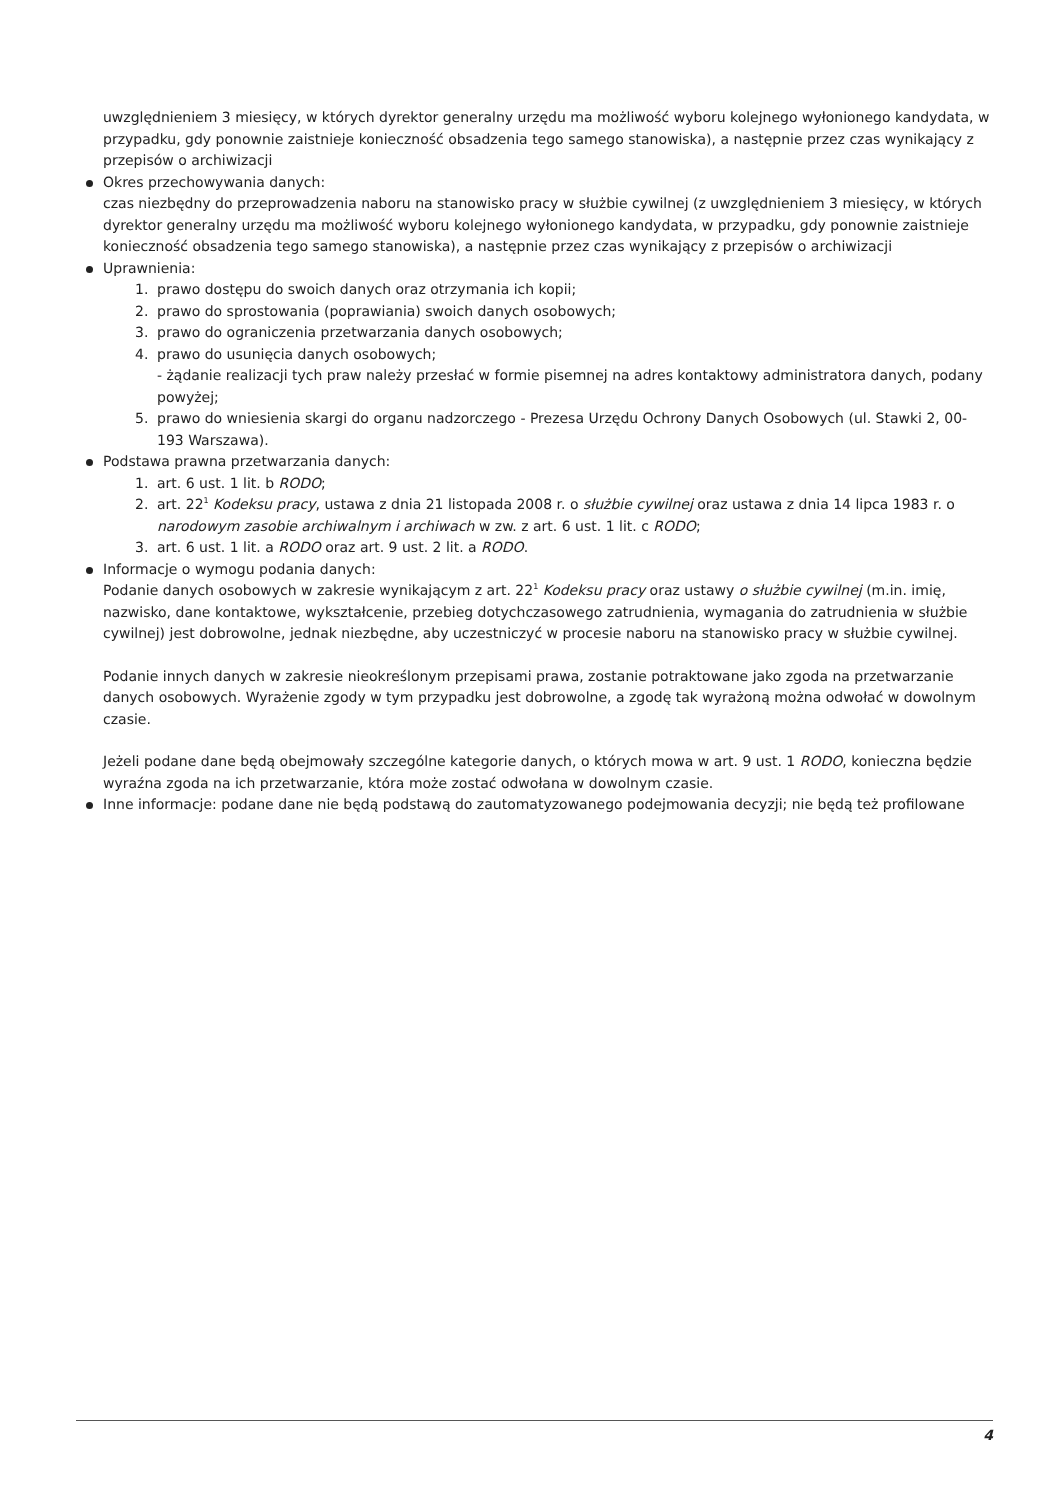uwzględnieniem 3 miesięcy, w których dyrektor generalny urzędu ma możliwość wyboru kolejnego wyłonionego kandydata, w przypadku, gdy ponownie zaistnieje konieczność obsadzenia tego samego stanowiska), a następnie przez czas wynikający z przepisów o archiwizacji
Okres przechowywania danych:
czas niezbędny do przeprowadzenia naboru na stanowisko pracy w służbie cywilnej (z uwzględnieniem 3 miesięcy, w których dyrektor generalny urzędu ma możliwość wyboru kolejnego wyłonionego kandydata, w przypadku, gdy ponownie zaistnieje konieczność obsadzenia tego samego stanowiska), a następnie przez czas wynikający z przepisów o archiwizacji
Uprawnienia:
1. prawo dostępu do swoich danych oraz otrzymania ich kopii;
2. prawo do sprostowania (poprawiania) swoich danych osobowych;
3. prawo do ograniczenia przetwarzania danych osobowych;
4. prawo do usunięcia danych osobowych;
- żądanie realizacji tych praw należy przesłać w formie pisemnej na adres kontaktowy administratora danych, podany powyżej;
5. prawo do wniesienia skargi do organu nadzorczego - Prezesa Urzędu Ochrony Danych Osobowych (ul. Stawki 2, 00-193 Warszawa).
Podstawa prawna przetwarzania danych:
1. art. 6 ust. 1 lit. b RODO;
2. art. 22<sup>1</sup> Kodeksu pracy, ustawa z dnia 21 listopada 2008 r. o służbie cywilnej oraz ustawa z dnia 14 lipca 1983 r. o narodowym zasobie archiwalnym i archiwach w zw. z art. 6 ust. 1 lit. c RODO;
3. art. 6 ust. 1 lit. a RODO oraz art. 9 ust. 2 lit. a RODO.
Informacje o wymogu podania danych:
Podanie danych osobowych w zakresie wynikającym z art. 22<sup>1</sup> Kodeksu pracy oraz ustawy o służbie cywilnej (m.in. imię, nazwisko, dane kontaktowe, wykształcenie, przebieg dotychczasowego zatrudnienia, wymagania do zatrudnienia w służbie cywilnej) jest dobrowolne, jednak niezbędne, aby uczestniczyć w procesie naboru na stanowisko pracy w służbie cywilnej.
Podanie innych danych w zakresie nieokreślonym przepisami prawa, zostanie potraktowane jako zgoda na przetwarzanie danych osobowych. Wyrażenie zgody w tym przypadku jest dobrowolne, a zgodę tak wyrażoną można odwołać w dowolnym czasie.
Jeżeli podane dane będą obejmowały szczególne kategorie danych, o których mowa w art. 9 ust. 1 RODO, konieczna będzie wyraźna zgoda na ich przetwarzanie, która może zostać odwołana w dowolnym czasie.
Inne informacje: podane dane nie będą podstawą do zautomatyzowanego podejmowania decyzji; nie będą też profilowane
4